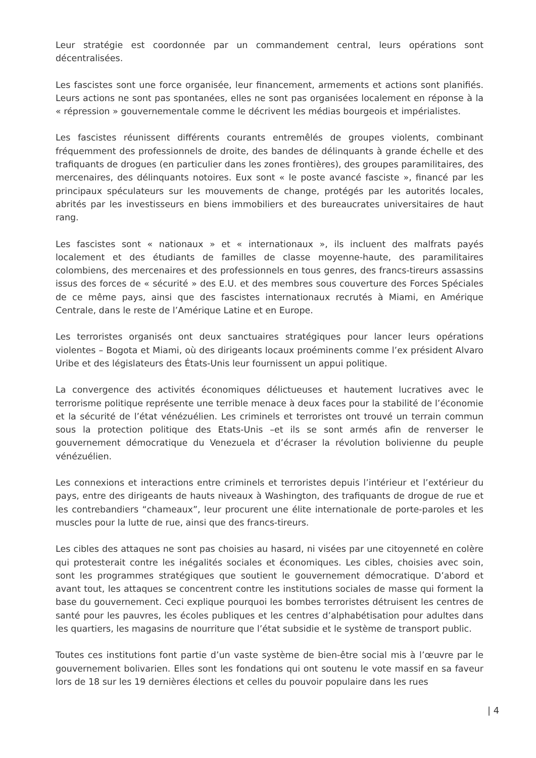Leur stratégie est coordonnée par un commandement central, leurs opérations sont décentralisées.
Les fascistes sont une force organisée, leur financement, armements et actions sont planifiés. Leurs actions ne sont pas spontanées, elles ne sont pas organisées localement en réponse à la « répression » gouvernementale comme le décrivent les médias bourgeois et impérialistes.
Les fascistes réunissent différents courants entremêlés de groupes violents, combinant fréquemment des professionnels de droite, des bandes de délinquants à grande échelle et des trafiquants de drogues (en particulier dans les zones frontières), des groupes paramilitaires, des mercenaires, des délinquants notoires. Eux sont « le poste avancé fasciste », financé par les principaux spéculateurs sur les mouvements de change, protégés par les autorités locales, abrités par les investisseurs en biens immobiliers et des bureaucrates universitaires de haut rang.
Les fascistes sont « nationaux » et « internationaux », ils incluent des malfrats payés localement et des étudiants de familles de classe moyenne-haute, des paramilitaires colombiens, des mercenaires et des professionnels en tous genres, des francs-tireurs assassins issus des forces de « sécurité » des E.U. et des membres sous couverture des Forces Spéciales de ce même pays, ainsi que des fascistes internationaux recrutés à Miami, en Amérique Centrale, dans le reste de l’Amérique Latine et en Europe.
Les terroristes organisés ont deux sanctuaires stratégiques pour lancer leurs opérations violentes – Bogota et Miami, où des dirigeants locaux proéminents comme l’ex président Alvaro Uribe et des législateurs des États-Unis leur fournissent un appui politique.
La convergence des activités économiques délictueuses et hautement lucratives avec le terrorisme politique représente une terrible menace à deux faces pour la stabilité de l’économie et la sécurité de l’état vénézuélien. Les criminels et terroristes ont trouvé un terrain commun sous la protection politique des Etats-Unis –et ils se sont armés afin de renverser le gouvernement démocratique du Venezuela et d’écraser la révolution bolivienne du peuple vénézuélien.
Les connexions et interactions entre criminels et terroristes depuis l’intérieur et l’extérieur du pays, entre des dirigeants de hauts niveaux à Washington, des trafiquants de drogue de rue et les contrebandiers “chameaux”, leur procurent une élite internationale de porte-paroles et les muscles pour la lutte de rue, ainsi que des francs-tireurs.
Les cibles des attaques ne sont pas choisies au hasard, ni visées par une citoyenneté en colère qui protesterait contre les inégalités sociales et économiques. Les cibles, choisies avec soin, sont les programmes stratégiques que soutient le gouvernement démocratique. D’abord et avant tout, les attaques se concentrent contre les institutions sociales de masse qui forment la base du gouvernement. Ceci explique pourquoi les bombes terroristes détruisent les centres de santé pour les pauvres, les écoles publiques et les centres d’alphabétisation pour adultes dans les quartiers, les magasins de nourriture que l’état subsidie et le système de transport public.
Toutes ces institutions font partie d’un vaste système de bien-être social mis à l’œuvre par le gouvernement bolivarien. Elles sont les fondations qui ont soutenu le vote massif en sa faveur lors de 18 sur les 19 dernières élections et celles du pouvoir populaire dans les rues
| 4